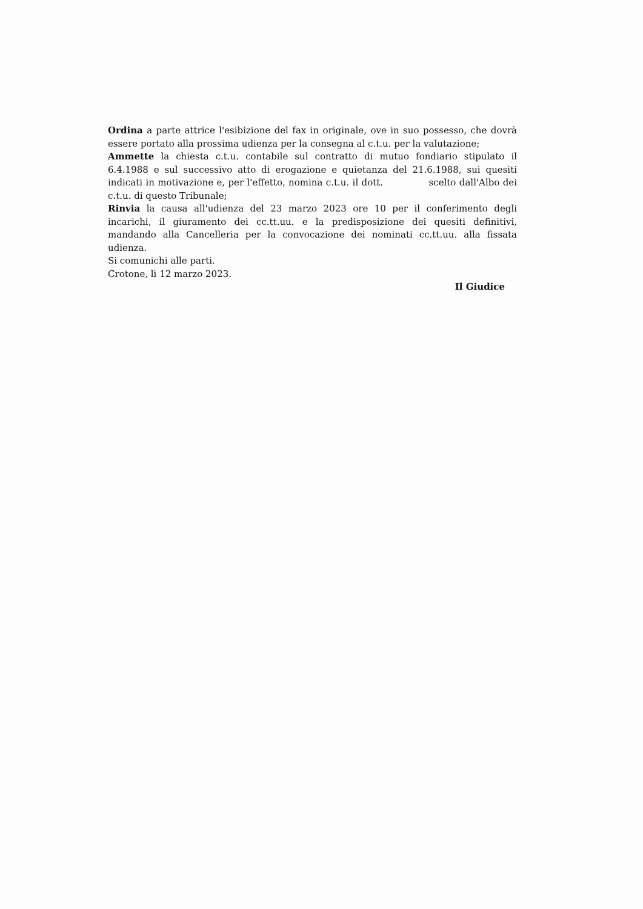Ordina a parte attrice l'esibizione del fax in originale, ove in suo possesso, che dovrà essere portato alla prossima udienza per la consegna al c.t.u. per la valutazione;
Ammette la chiesta c.t.u. contabile sul contratto di mutuo fondiario stipulato il 6.4.1988 e sul successivo atto di erogazione e quietanza del 21.6.1988, sui quesiti indicati in motivazione e, per l'effetto, nomina c.t.u. il dott. scelto dall'Albo dei c.t.u. di questo Tribunale;
Rinvia la causa all'udienza del 23 marzo 2023 ore 10 per il conferimento degli incarichi, il giuramento dei cc.tt.uu. e la predisposizione dei quesiti definitivi, mandando alla Cancelleria per la convocazione dei nominati cc.tt.uu. alla fissata udienza.
Si comunichi alle parti.
Crotone, lì 12 marzo 2023.
Il Giudice